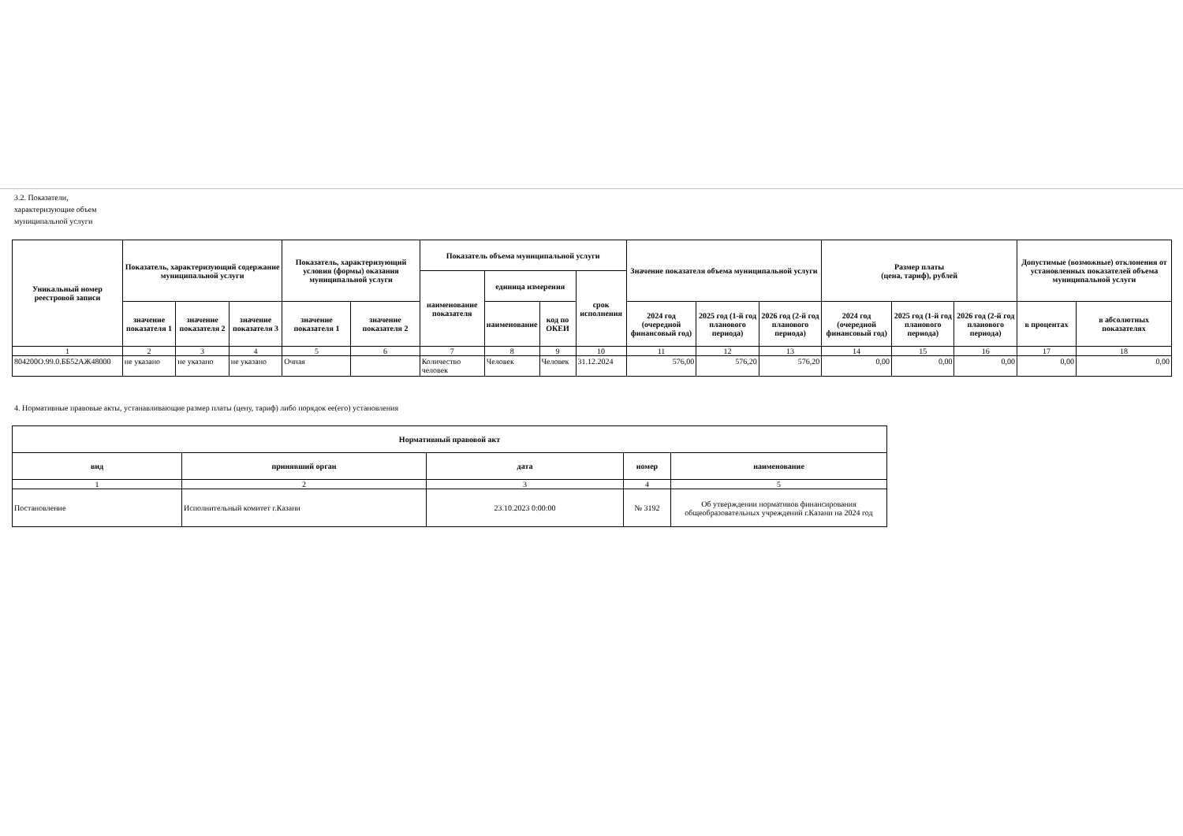3.2. Показатели, характеризующие объем муниципальной услуги
| Уникальный номер реестровой записи | Показатель, характеризующий содержание муниципальной услуги | | | Показатель, характеризующий условия (формы) оказания муниципальной услуги | | Показатель объема муниципальной услуги | | | | Значение показателя объема муниципальной услуги | | | Размер платы (цена, тариф), рублей | | | Допустимые (возможные) отклонения от установленных показателей объема муниципальной услуги | |
| --- | --- | --- | --- | --- | --- | --- | --- | --- | --- | --- | --- | --- | --- | --- | --- | --- | --- |
| | | | | | | наименование показателя | единица измерения | | срок исполнения | | | | | | | | |
| | значение показателя 1 | значение показателя 2 | значение показателя 3 | значение показателя 1 | значение показателя 2 | | наименование | код по ОКЕИ | | 2024 год (очередной финансовый год) | 2025 год (1-й год планового периода) | 2026 год (2-й год планового периода) | 2024 год (очередной финансовый год) | 2025 год (1-й год планового периода) | 2026 год (2-й год планового периода) | в процентах | в абсолютных показателях |
| 1 | 2 | 3 | 4 | 5 | 6 | 7 | 8 | 9 | 10 | 11 | 12 | 13 | 14 | 15 | 16 | 17 | 18 |
| 804200О.99.0.ББ52АЖ48000 | не указано | не указано | не указано | Очная | | Количество человек | Человек | Человек | 31.12.2024 | 576,00 | 576,20 | 576,20 | 0,00 | 0,00 | 0,00 | 0,00 | 0,00 |
4. Нормативные правовые акты, устанавливающие размер платы (цену, тариф) либо порядок ее(его) установления
| Нормативный правовой акт | | | | |
| --- | --- | --- | --- | --- |
| вид | принявший орган | дата | номер | наименование |
| 1 | 2 | 3 | 4 | 5 |
| Постановление | Исполнительный комитет г.Казани | 23.10.2023 0:00:00 | № 3192 | Об утверждении нормативов финансирования общеобразовательных учреждений г.Казани на 2024 год |